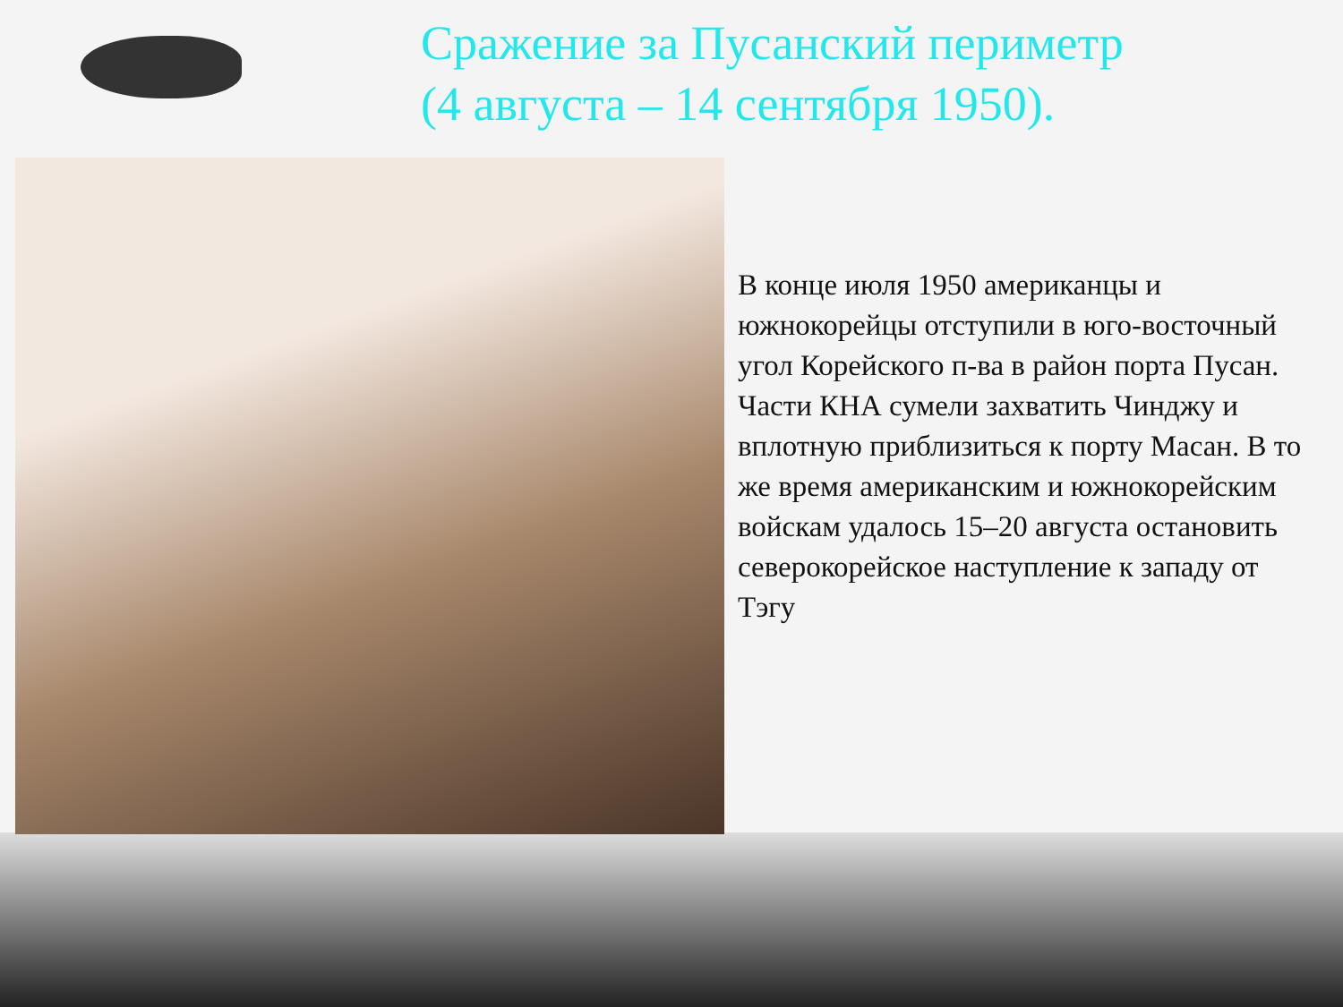Сражение за Пусанский периметр
(4 августа – 14 сентября 1950).
В конце июля 1950 американцы и южнокорейцы отступили в юго-восточный угол Корейского п-ва в район порта Пусан. Части КНА сумели захватить Чинджу и вплотную приблизиться к порту Масан. В то же время американским и южнокорейским войскам удалось 15–20 августа остановить северокорейское наступление к западу от Тэгу